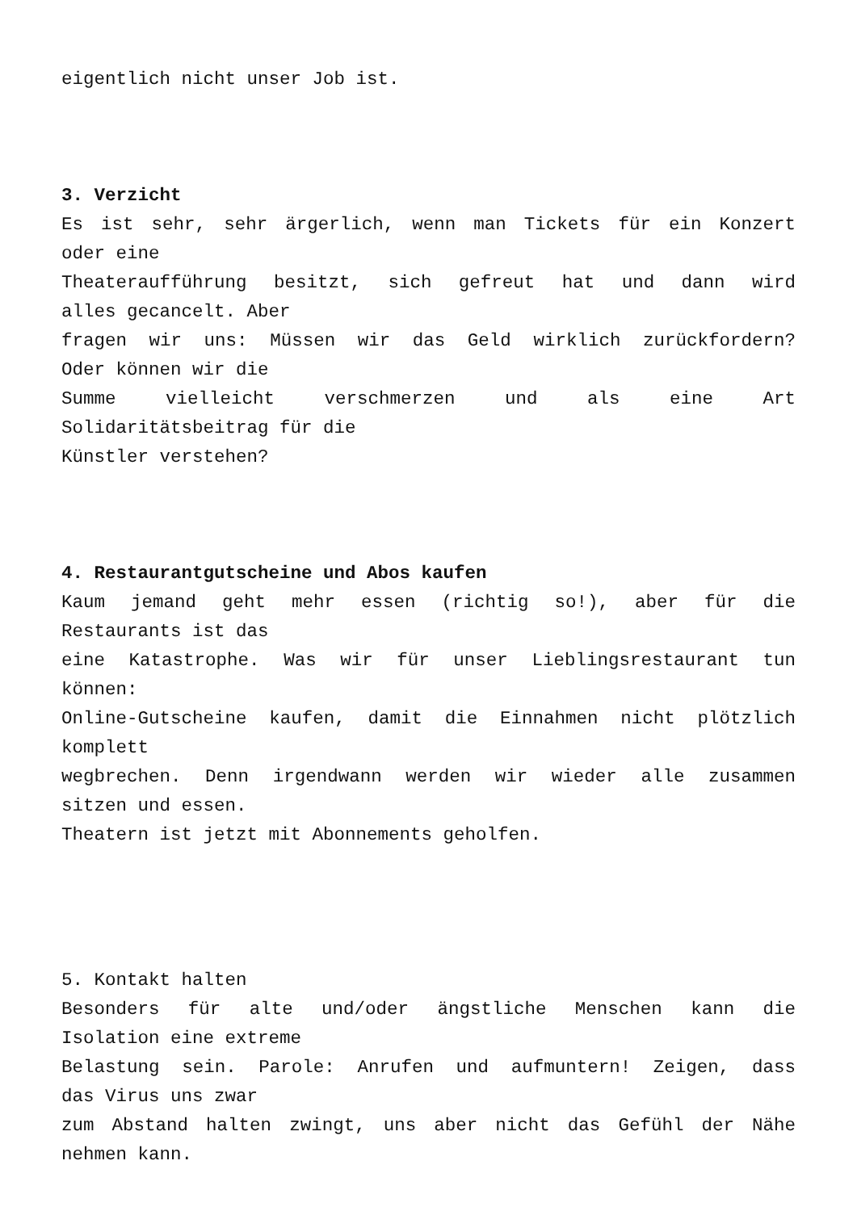eigentlich nicht unser Job ist.
3. Verzicht
Es ist sehr, sehr ärgerlich, wenn man Tickets für ein Konzert
oder eine
Theateraufführung besitzt, sich gefreut hat und dann wird
alles gecancelt. Aber
fragen wir uns: Müssen wir das Geld wirklich zurückfordern?
Oder können wir die
Summe vielleicht verschmerzen und als eine Art
Solidaritätsbeitrag für die
Künstler verstehen?
4. Restaurantgutscheine und Abos kaufen
Kaum jemand geht mehr essen (richtig so!), aber für die
Restaurants ist das
eine Katastrophe. Was wir für unser Lieblingsrestaurant tun
können:
Online-Gutscheine kaufen, damit die Einnahmen nicht plötzlich
komplett
wegbrechen. Denn irgendwann werden wir wieder alle zusammen
sitzen und essen.
Theatern ist jetzt mit Abonnements geholfen.
5. Kontakt halten
Besonders für alte und/oder ängstliche Menschen kann die
Isolation eine extreme
Belastung sein. Parole: Anrufen und aufmuntern! Zeigen, dass
das Virus uns zwar
zum Abstand halten zwingt, uns aber nicht das Gefühl der Nähe
nehmen kann.